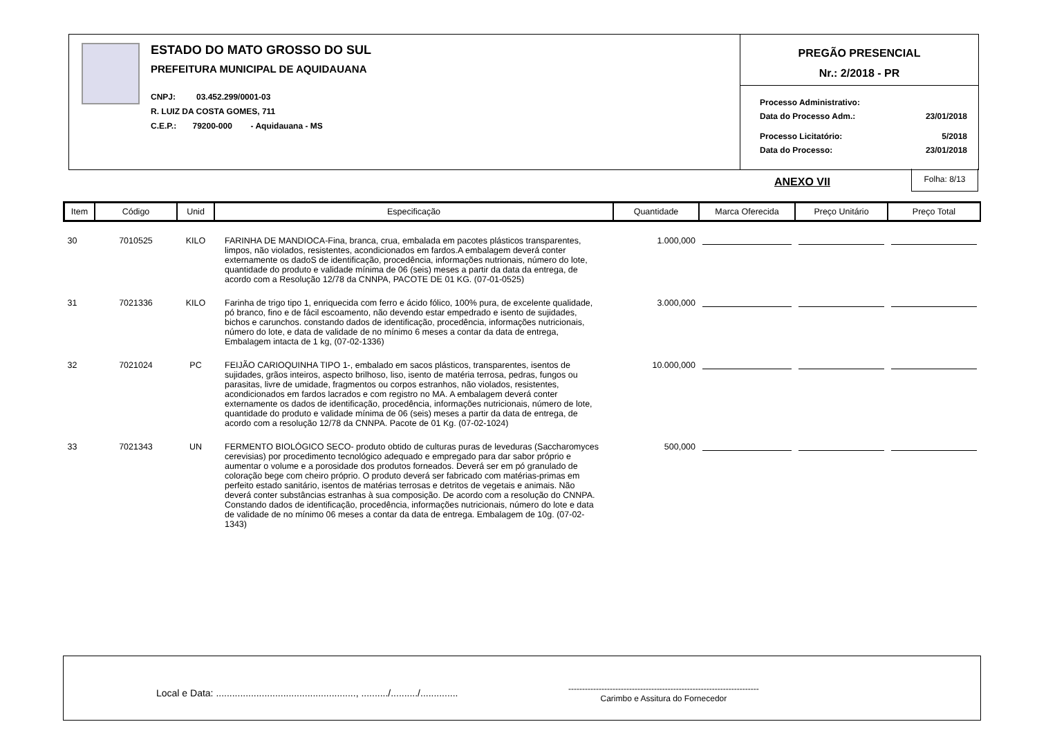ESTADO DO MATO GROSSO DO SUL
PREFEITURA MUNICIPAL DE AQUIDAUANA
CNPJ: 03.452.299/0001-03
R. LUIZ DA COSTA GOMES, 711
C.E.P.: 79200-000 - Aquidauana - MS
PREGÃO PRESENCIAL
Nr.: 2/2018 - PR
| Processo Administrativo: | |
| Data do Processo Adm.: | 23/01/2018 |
| Processo Licitatório: | 5/2018 |
| Data do Processo: | 23/01/2018 |
ANEXO VII
Folha: 8/13
| Item | Código | Unid | Especificação | Quantidade | Marca Oferecida | Preço Unitário | Preço Total |
| --- | --- | --- | --- | --- | --- | --- | --- |
| 30 | 7010525 | KILO | FARINHA DE MANDIOCA-Fina, branca, crua, embalada em pacotes plásticos transparentes, limpos, não violados, resistentes, acondicionados em fardos.A embalagem deverá conter externamente os dadoS de identificação, procedência, informações nutrionais, número do lote, quantidade do produto e validade mínima de 06 (seis) meses a partir da data da entrega, de acordo com a Resolução 12/78 da CNNPA, PACOTE DE 01 KG. (07-01-0525) | 1.000,000 | | | |
| 31 | 7021336 | KILO | Farinha de trigo tipo 1, enriquecida com ferro e ácido fólico, 100% pura, de excelente qualidade, pó branco, fino e de fácil escoamento, não devendo estar empedrado e isento de sujidades, bichos e carunchos. constando dados de identificação, procedência, informações nutricionais, número do lote, e data de validade de no mínimo 6 meses a contar da data de entrega, Embalagem intacta de 1 kg, (07-02-1336) | 3.000,000 | | | |
| 32 | 7021024 | PC | FEIJÃO CARIOQUINHA TIPO 1-, embalado em sacos plásticos, transparentes, isentos de sujidades, grãos inteiros, aspecto brilhoso, liso, isento de matéria terrosa, pedras, fungos ou parasitas, livre de umidade, fragmentos ou corpos estranhos, não violados, resistentes, acondicionados em fardos lacrados e com registro no MA. A embalagem deverá conter externamente os dados de identificação, procedência, informações nutricionais, número de lote, quantidade do produto e validade mínima de 06 (seis) meses a partir da data de entrega, de acordo com a resolução 12/78 da CNNPA. Pacote de 01 Kg. (07-02-1024) | 10.000,000 | | | |
| 33 | 7021343 | UN | FERMENTO BIOLÓGICO SECO- produto obtido de culturas puras de leveduras (Saccharomyces cerevisias) por procedimento tecnológico adequado e empregado para dar sabor próprio e aumentar o volume e a porosidade dos produtos forneados. Deverá ser em pó granulado de coloração bege com cheiro próprio. O produto deverá ser fabricado com matérias-primas em perfeito estado sanitário, isentos de matérias terrosas e detritos de vegetais e animais. Não deverá conter substâncias estranhas à sua composição. De acordo com a resolução do CNNPA. Constando dados de identificação, procedência, informações nutricionais, número do lote e data de validade de no mínimo 06 meses a contar da data de entrega. Embalagem de 10g. (07-02-1343) | 500,000 | | | |
Local e Data: ...................................................., ........../........../..............
---------------------------------------------------------------------
Carimbo e Assitura do Fornecedor